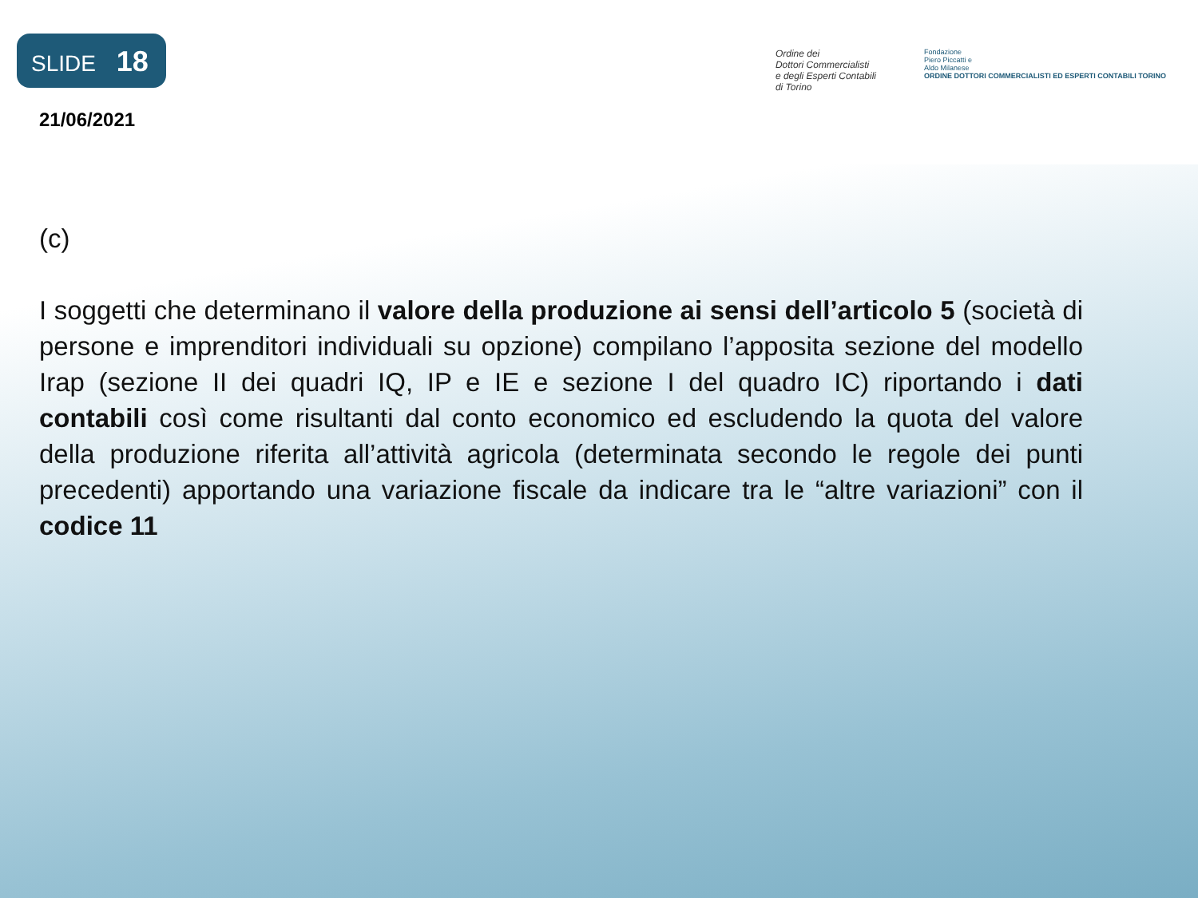SLIDE 18
21/06/2021
Ordine dei
Dottori Commercialisti
e degli Esperti Contabili
di Torino
Fondazione
Piero Piccatti e
Aldo Milanese
ORDINE DOTTORI COMMERCIALISTI ED ESPERTI CONTABILI TORINO
(c)
I soggetti che determinano il valore della produzione ai sensi dell’articolo 5 (società di persone e imprenditori individuali su opzione) compilano l’apposita sezione del modello Irap (sezione II dei quadri IQ, IP e IE e sezione I del quadro IC) riportando i dati contabili così come risultanti dal conto economico ed escludendo la quota del valore della produzione riferita all’attività agricola (determinata secondo le regole dei punti precedenti) apportando una variazione fiscale da indicare tra le “altre variazioni” con il codice 11